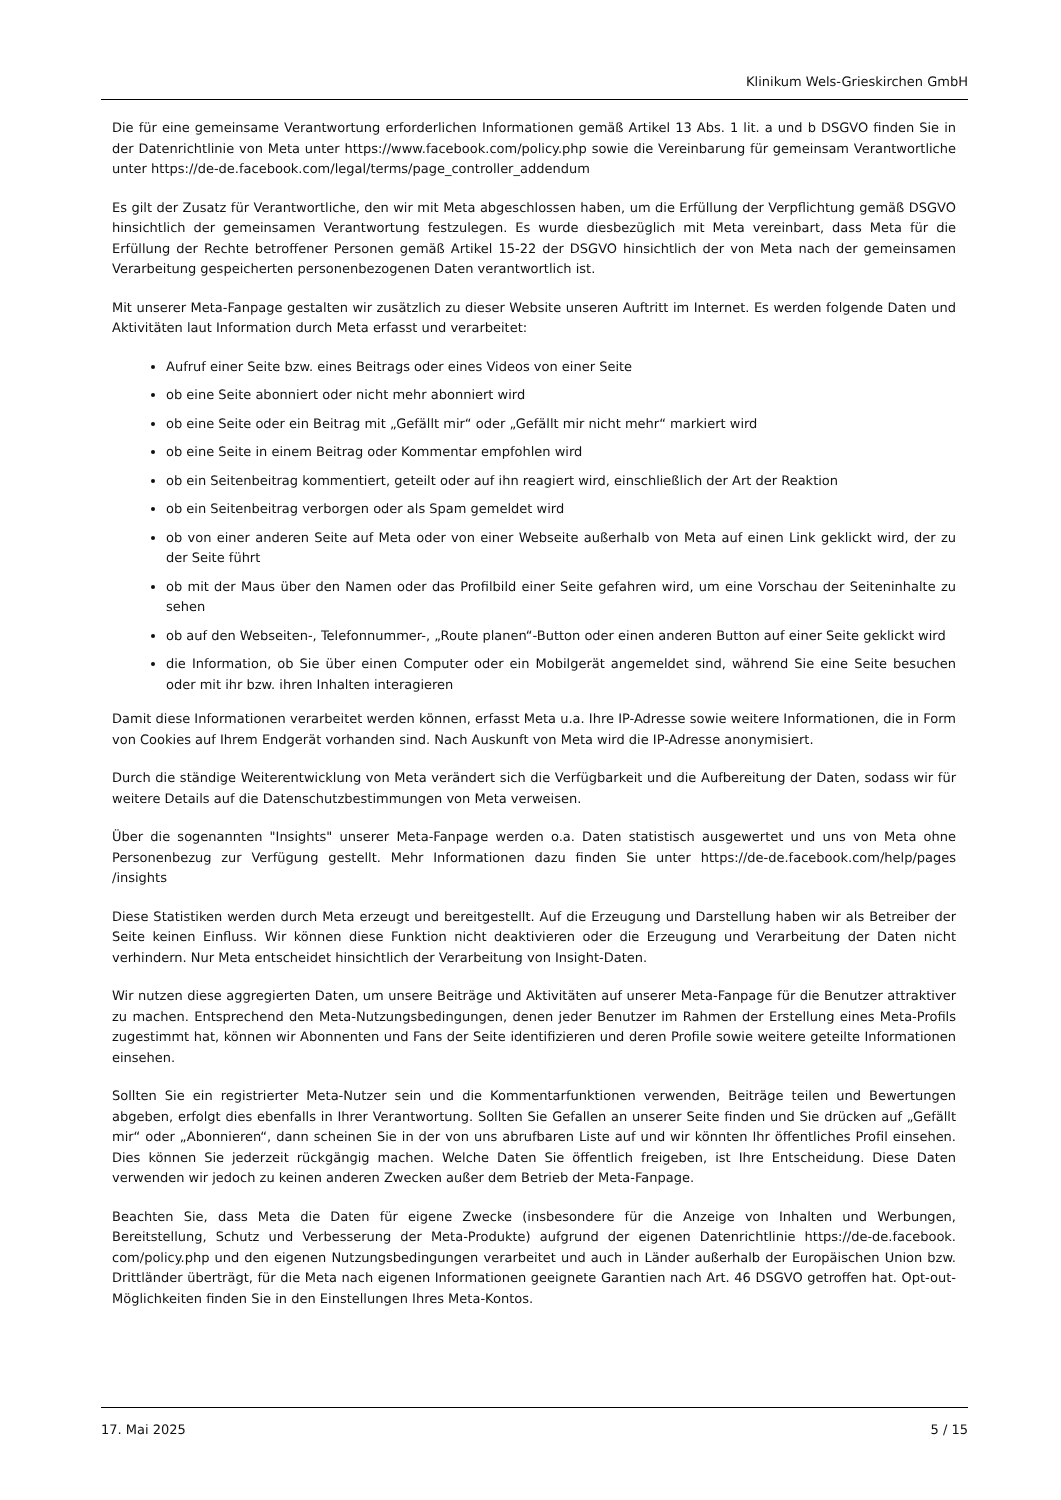Klinikum Wels-Grieskirchen GmbH
Die für eine gemeinsame Verantwortung erforderlichen Informationen gemäß Artikel 13 Abs. 1 lit. a und b DSGVO finden Sie in der Datenrichtlinie von Meta unter https://www.facebook.com/policy.php sowie die Vereinbarung für gemeinsam Verantwortliche unter https://de-de.facebook.com/legal/terms/page_controller_addendum
Es gilt der Zusatz für Verantwortliche, den wir mit Meta abgeschlossen haben, um die Erfüllung der Verpflichtung gemäß DSGVO hinsichtlich der gemeinsamen Verantwortung festzulegen. Es wurde diesbezüglich mit Meta vereinbart, dass Meta für die Erfüllung der Rechte betroffener Personen gemäß Artikel 15-22 der DSGVO hinsichtlich der von Meta nach der gemeinsamen Verarbeitung gespeicherten personenbezogenen Daten verantwortlich ist.
Mit unserer Meta-Fanpage gestalten wir zusätzlich zu dieser Website unseren Auftritt im Internet. Es werden folgende Daten und Aktivitäten laut Information durch Meta erfasst und verarbeitet:
Aufruf einer Seite bzw. eines Beitrags oder eines Videos von einer Seite
ob eine Seite abonniert oder nicht mehr abonniert wird
ob eine Seite oder ein Beitrag mit „Gefällt mir“ oder „Gefällt mir nicht mehr“ markiert wird
ob eine Seite in einem Beitrag oder Kommentar empfohlen wird
ob ein Seitenbeitrag kommentiert, geteilt oder auf ihn reagiert wird, einschließlich der Art der Reaktion
ob ein Seitenbeitrag verborgen oder als Spam gemeldet wird
ob von einer anderen Seite auf Meta oder von einer Webseite außerhalb von Meta auf einen Link geklickt wird, der zu der Seite führt
ob mit der Maus über den Namen oder das Profilbild einer Seite gefahren wird, um eine Vorschau der Seiteninhalte zu sehen
ob auf den Webseiten-, Telefonnummer-, „Route planen“-Button oder einen anderen Button auf einer Seite geklickt wird
die Information, ob Sie über einen Computer oder ein Mobilgerät angemeldet sind, während Sie eine Seite besuchen oder mit ihr bzw. ihren Inhalten interagieren
Damit diese Informationen verarbeitet werden können, erfasst Meta u.a. Ihre IP-Adresse sowie weitere Informationen, die in Form von Cookies auf Ihrem Endgerät vorhanden sind. Nach Auskunft von Meta wird die IP-Adresse anonymisiert.
Durch die ständige Weiterentwicklung von Meta verändert sich die Verfügbarkeit und die Aufbereitung der Daten, sodass wir für weitere Details auf die Datenschutzbestimmungen von Meta verweisen.
Über die sogenannten "Insights" unserer Meta-Fanpage werden o.a. Daten statistisch ausgewertet und uns von Meta ohne Personenbezug zur Verfügung gestellt. Mehr Informationen dazu finden Sie unter https://de-de.facebook.com/help/pages /insights
Diese Statistiken werden durch Meta erzeugt und bereitgestellt. Auf die Erzeugung und Darstellung haben wir als Betreiber der Seite keinen Einfluss. Wir können diese Funktion nicht deaktivieren oder die Erzeugung und Verarbeitung der Daten nicht verhindern. Nur Meta entscheidet hinsichtlich der Verarbeitung von Insight-Daten.
Wir nutzen diese aggregierten Daten, um unsere Beiträge und Aktivitäten auf unserer Meta-Fanpage für die Benutzer attraktiver zu machen. Entsprechend den Meta-Nutzungsbedingungen, denen jeder Benutzer im Rahmen der Erstellung eines Meta-Profils zugestimmt hat, können wir Abonnenten und Fans der Seite identifizieren und deren Profile sowie weitere geteilte Informationen einsehen.
Sollten Sie ein registrierter Meta-Nutzer sein und die Kommentarfunktionen verwenden, Beiträge teilen und Bewertungen abgeben, erfolgt dies ebenfalls in Ihrer Verantwortung. Sollten Sie Gefallen an unserer Seite finden und Sie drücken auf „Gefällt mir“ oder „Abonnieren“, dann scheinen Sie in der von uns abrufbaren Liste auf und wir könnten Ihr öffentliches Profil einsehen. Dies können Sie jederzeit rückgängig machen. Welche Daten Sie öffentlich freigeben, ist Ihre Entscheidung. Diese Daten verwenden wir jedoch zu keinen anderen Zwecken außer dem Betrieb der Meta-Fanpage.
Beachten Sie, dass Meta die Daten für eigene Zwecke (insbesondere für die Anzeige von Inhalten und Werbungen, Bereitstellung, Schutz und Verbesserung der Meta-Produkte) aufgrund der eigenen Datenrichtlinie https://de-de.facebook. com/policy.php und den eigenen Nutzungsbedingungen verarbeitet und auch in Länder außerhalb der Europäischen Union bzw. Drittländer überträgt, für die Meta nach eigenen Informationen geeignete Garantien nach Art. 46 DSGVO getroffen hat. Opt-out-Möglichkeiten finden Sie in den Einstellungen Ihres Meta-Kontos.
17. Mai 2025 5 / 15